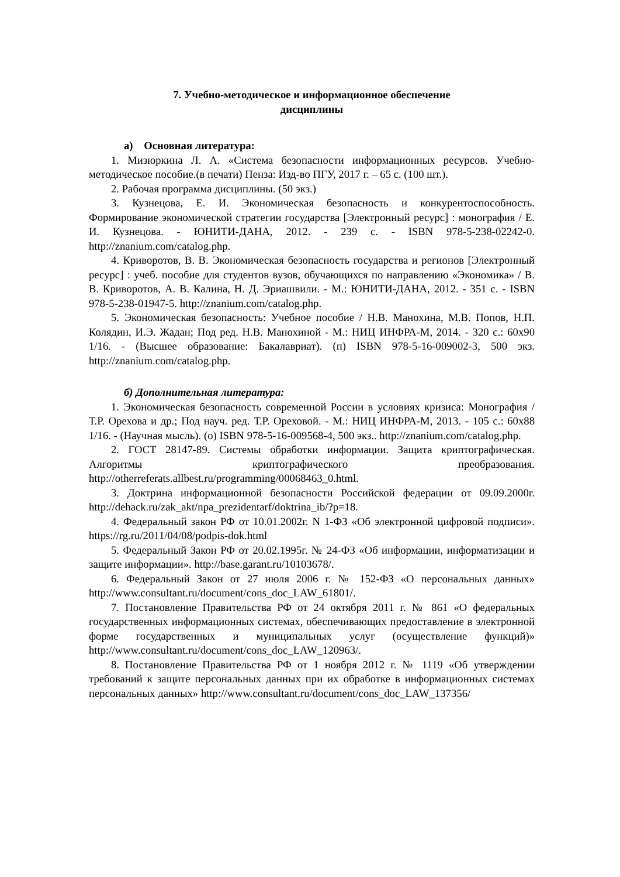7. Учебно-методическое и информационное обеспечение
дисциплины
а) Основная литература:
1. Мизюркина Л. А. «Система безопасности информационных ресурсов. Учебно-методическое пособие.(в печати) Пенза: Изд-во ПГУ, 2017 г. – 65 с. (100 шт.).
2. Рабочая программа дисциплины. (50 экз.)
3. Кузнецова, Е. И. Экономическая безопасность и конкурентоспособность. Формирование экономической стратегии государства [Электронный ресурс] : монография / Е. И. Кузнецова. - ЮНИТИ-ДАНА, 2012. - 239 с. - ISBN 978-5-238-02242-0. http://znanium.com/catalog.php.
4. Криворотов, В. В. Экономическая безопасность государства и регионов [Электронный ресурс] : учеб. пособие для студентов вузов, обучающихся по направлению «Экономика» / В. В. Криворотов, А. В. Калина, Н. Д. Эриашвили. - М.: ЮНИТИ-ДАНА, 2012. - 351 с. - ISBN 978-5-238-01947-5. http://znanium.com/catalog.php.
5. Экономическая безопасность: Учебное пособие / Н.В. Манохина, М.В. Попов, Н.П. Колядин, И.Э. Жадан; Под ред. Н.В. Манохиной - М.: НИЦ ИНФРА-М, 2014. - 320 с.: 60x90 1/16. - (Высшее образование: Бакалавриат). (п) ISBN 978-5-16-009002-3, 500 экз. http://znanium.com/catalog.php.
б) Дополнительная литература:
1. Экономическая безопасность современной России в условиях кризиса: Монография / Т.Р. Орехова и др.; Под науч. ред. Т.Р. Ореховой. - М.: НИЦ ИНФРА-М, 2013. - 105 с.: 60x88 1/16. - (Научная мысль). (о) ISBN 978-5-16-009568-4, 500 экз.. http://znanium.com/catalog.php.
2. ГОСТ 28147-89. Системы обработки информации. Защита криптографическая. Алгоритмы криптографического преобразования. http://otherreferats.allbest.ru/programming/00068463_0.html.
3. Доктрина информационной безопасности Российской федерации от 09.09.2000г. http://dehack.ru/zak_akt/npa_prezidentarf/doktrina_ib/?p=18.
4. Федеральный закон РФ от 10.01.2002г. N 1-ФЗ «Об электронной цифровой подписи». https://rg.ru/2011/04/08/podpis-dok.html
5. Федеральный Закон РФ от 20.02.1995г. № 24-ФЗ «Об информации, информатизации и защите информации». http://base.garant.ru/10103678/.
6. Федеральный Закон от 27 июля 2006 г. № 152-ФЗ «О персональных данных» http://www.consultant.ru/document/cons_doc_LAW_61801/.
7. Постановление Правительства РФ от 24 октября 2011 г. № 861 «О федеральных государственных информационных системах, обеспечивающих предоставление в электронной форме государственных и муниципальных услуг (осуществление функций)» http://www.consultant.ru/document/cons_doc_LAW_120963/.
8. Постановление Правительства РФ от 1 ноября 2012 г. № 1119 «Об утверждении требований к защите персональных данных при их обработке в информационных системах персональных данных» http://www.consultant.ru/document/cons_doc_LAW_137356/